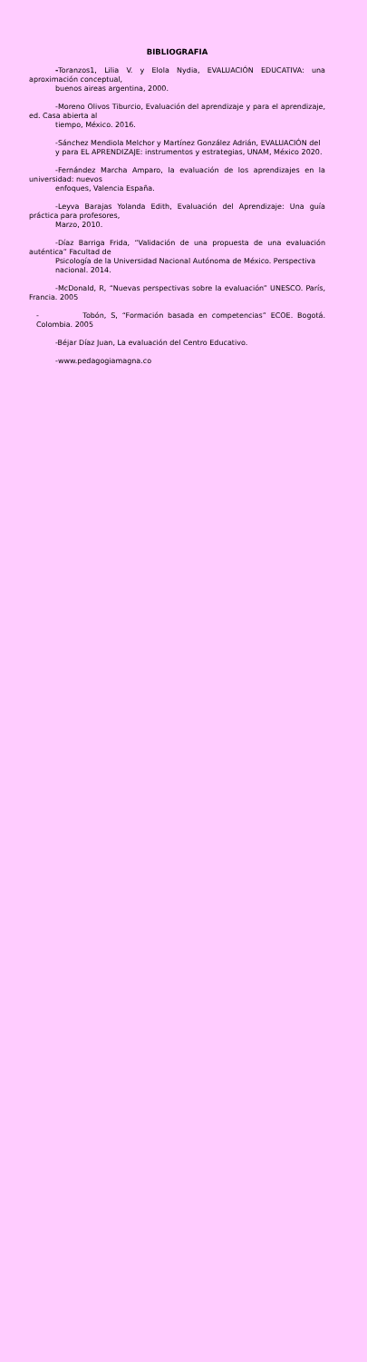BIBLIOGRAFIA
-Toranzos1, Lilia V. y Elola Nydia, EVALUACIÓN EDUCATIVA: una aproximación conceptual,
buenos aireas argentina, 2000.
-Moreno Olivos Tiburcio, Evaluación del aprendizaje y para el aprendizaje, ed. Casa abierta al
tiempo, México. 2016.
-Sánchez Mendiola Melchor y Martínez González Adrián, EVALUACIÓN del y para EL APRENDIZAJE: instrumentos y estrategias, UNAM, México 2020.
-Fernández Marcha Amparo, la evaluación de los aprendizajes en la universidad: nuevos
enfoques, Valencia España.
-Leyva Barajas Yolanda Edith, Evaluación del Aprendizaje: Una guía práctica para profesores,
Marzo, 2010.
-Díaz Barriga Frida, “Validación de una propuesta de una evaluación auténtica” Facultad de
Psicología de la Universidad Nacional Autónoma de México. Perspectiva nacional. 2014.
-McDonald, R, “Nuevas perspectivas sobre la evaluación” UNESCO. París, Francia. 2005
- Tobón, S, “Formación basada en competencias” ECOE. Bogotá. Colombia. 2005
-Béjar Díaz Juan, La evaluación del Centro Educativo.
-www.pedagogiamagna.co